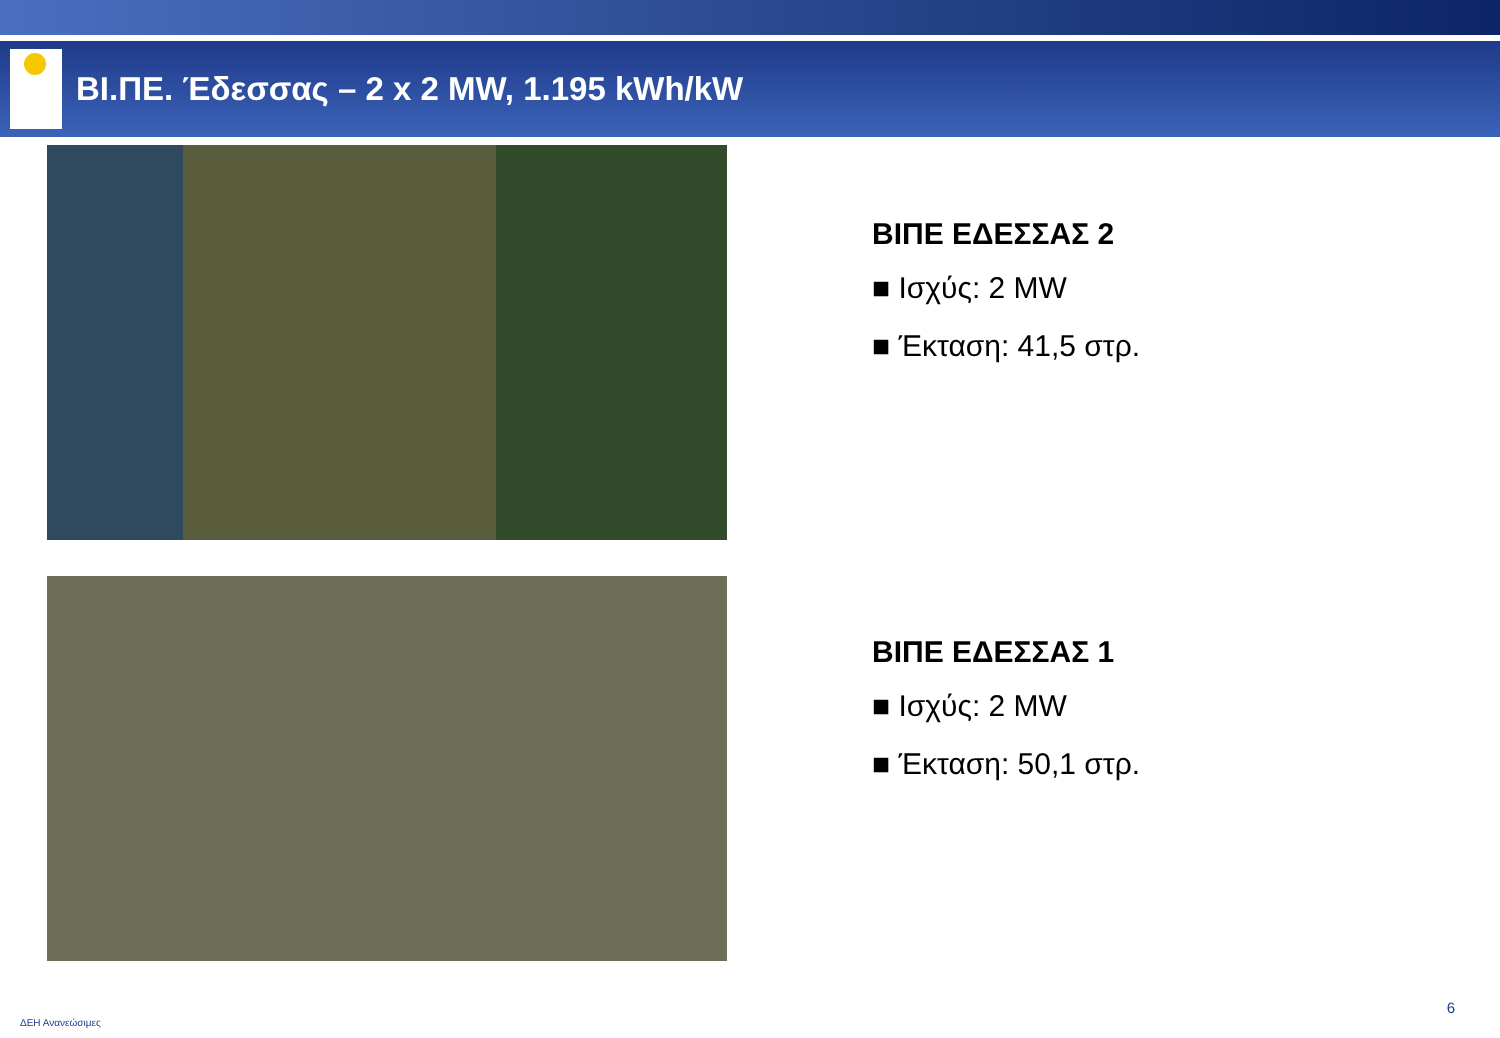ΒΙ.ΠΕ. Έδεσσας – 2 x 2 MW, 1.195 kWh/kW
ΒΙΠΕ ΕΔΕΣΣΑΣ 2
■ Ισχύς: 2 MW
■ Έκταση: 41,5 στρ.
ΒΙΠΕ ΕΔΕΣΣΑΣ 1
■ Ισχύς: 2 MW
■ Έκταση: 50,1 στρ.
ΔΕΗ Ανανεώσιμες
6